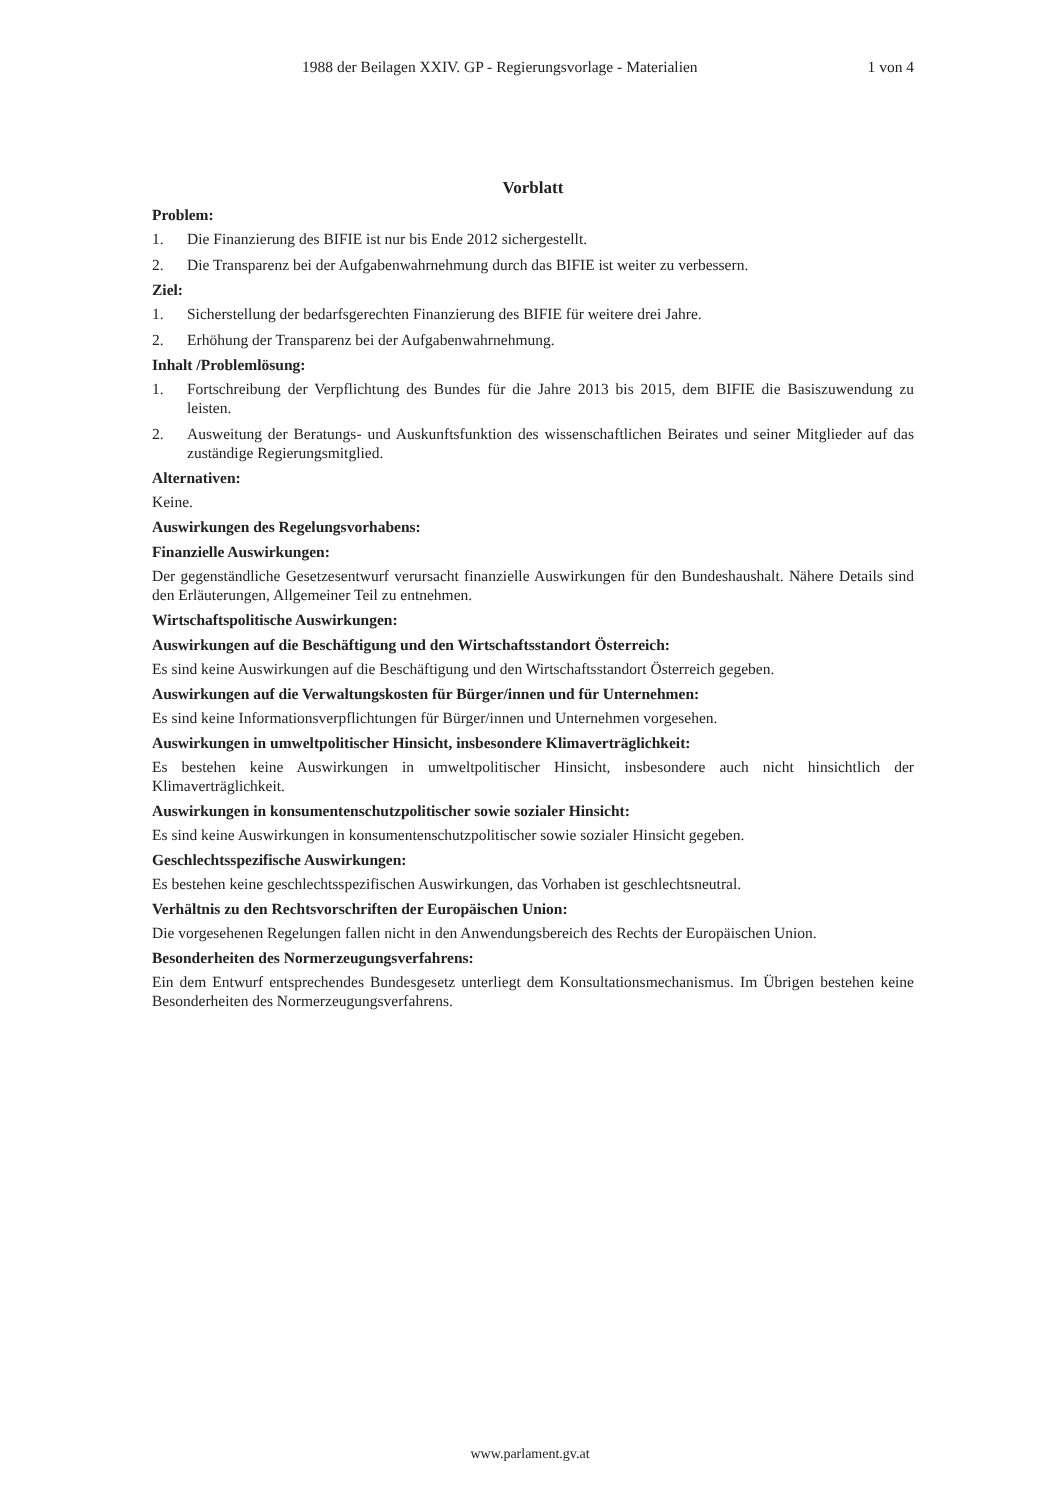1988 der Beilagen XXIV. GP - Regierungsvorlage - Materialien 1 von 4
Vorblatt
Problem:
1. Die Finanzierung des BIFIE ist nur bis Ende 2012 sichergestellt.
2. Die Transparenz bei der Aufgabenwahrnehmung durch das BIFIE ist weiter zu verbessern.
Ziel:
1. Sicherstellung der bedarfsgerechten Finanzierung des BIFIE für weitere drei Jahre.
2. Erhöhung der Transparenz bei der Aufgabenwahrnehmung.
Inhalt /Problemlösung:
1. Fortschreibung der Verpflichtung des Bundes für die Jahre 2013 bis 2015, dem BIFIE die Basiszuwendung zu leisten.
2. Ausweitung der Beratungs- und Auskunftsfunktion des wissenschaftlichen Beirates und seiner Mitglieder auf das zuständige Regierungsmitglied.
Alternativen:
Keine.
Auswirkungen des Regelungsvorhabens:
Finanzielle Auswirkungen:
Der gegenständliche Gesetzesentwurf verursacht finanzielle Auswirkungen für den Bundeshaushalt. Nähere Details sind den Erläuterungen, Allgemeiner Teil zu entnehmen.
Wirtschaftspolitische Auswirkungen:
Auswirkungen auf die Beschäftigung und den Wirtschaftsstandort Österreich:
Es sind keine Auswirkungen auf die Beschäftigung und den Wirtschaftsstandort Österreich gegeben.
Auswirkungen auf die Verwaltungskosten für Bürger/innen und für Unternehmen:
Es sind keine Informationsverpflichtungen für Bürger/innen und Unternehmen vorgesehen.
Auswirkungen in umweltpolitischer Hinsicht, insbesondere Klimaverträglichkeit:
Es bestehen keine Auswirkungen in umweltpolitischer Hinsicht, insbesondere auch nicht hinsichtlich der Klimaverträglichkeit.
Auswirkungen in konsumentenschutzpolitischer sowie sozialer Hinsicht:
Es sind keine Auswirkungen in konsumentenschutzpolitischer sowie sozialer Hinsicht gegeben.
Geschlechtsspezifische Auswirkungen:
Es bestehen keine geschlechtsspezifischen Auswirkungen, das Vorhaben ist geschlechtsneutral.
Verhältnis zu den Rechtsvorschriften der Europäischen Union:
Die vorgesehenen Regelungen fallen nicht in den Anwendungsbereich des Rechts der Europäischen Union.
Besonderheiten des Normerzeugungsverfahrens:
Ein dem Entwurf entsprechendes Bundesgesetz unterliegt dem Konsultationsmechanismus. Im Übrigen bestehen keine Besonderheiten des Normerzeugungsverfahrens.
www.parlament.gv.at